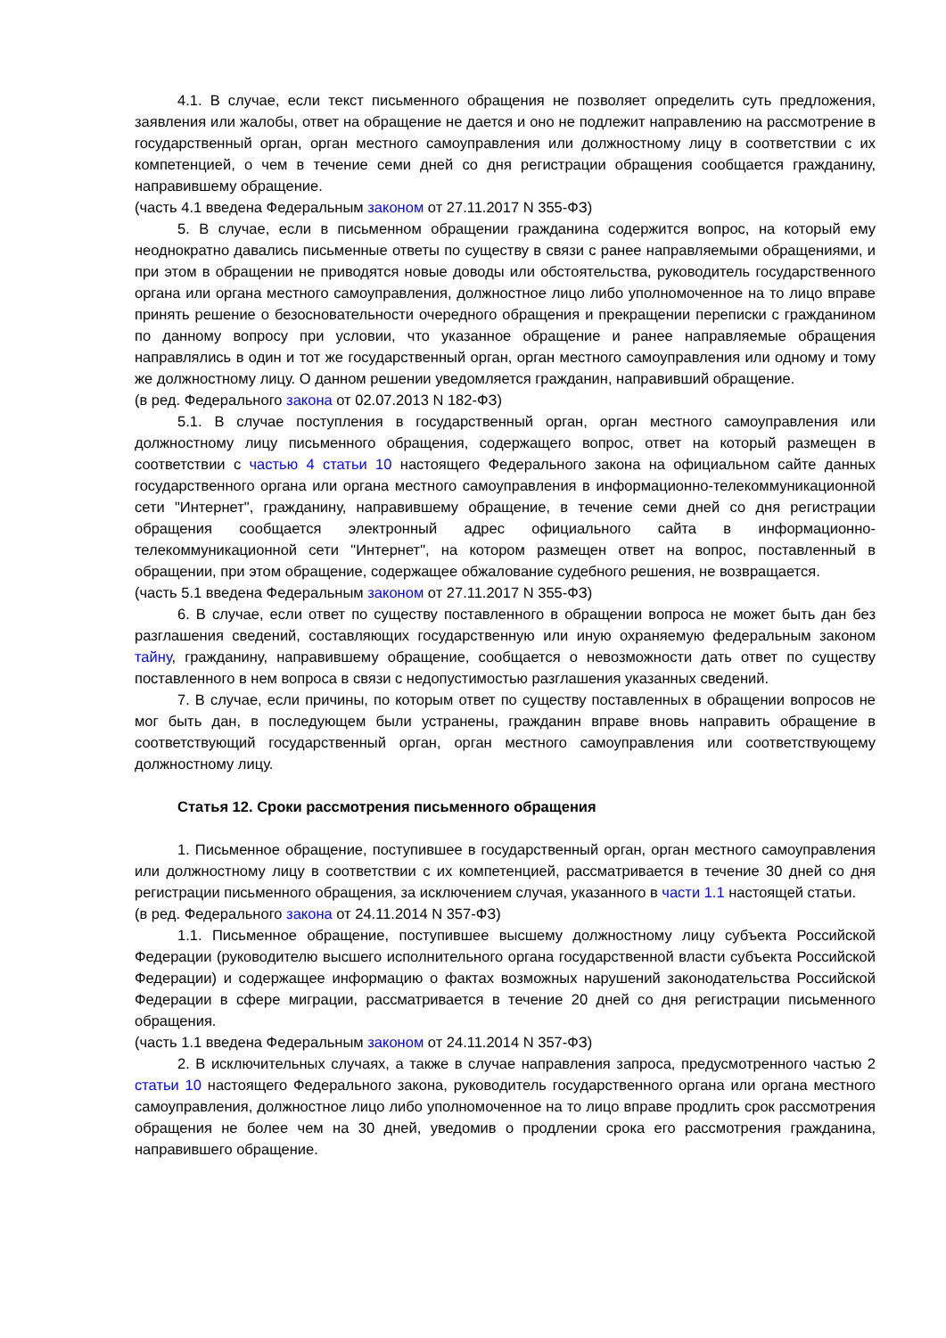4.1. В случае, если текст письменного обращения не позволяет определить суть предложения, заявления или жалобы, ответ на обращение не дается и оно не подлежит направлению на рассмотрение в государственный орган, орган местного самоуправления или должностному лицу в соответствии с их компетенцией, о чем в течение семи дней со дня регистрации обращения сообщается гражданину, направившему обращение.
(часть 4.1 введена Федеральным законом от 27.11.2017 N 355-ФЗ)
5. В случае, если в письменном обращении гражданина содержится вопрос, на который ему неоднократно давались письменные ответы по существу в связи с ранее направляемыми обращениями, и при этом в обращении не приводятся новые доводы или обстоятельства, руководитель государственного органа или органа местного самоуправления, должностное лицо либо уполномоченное на то лицо вправе принять решение о безосновательности очередного обращения и прекращении переписки с гражданином по данному вопросу при условии, что указанное обращение и ранее направляемые обращения направлялись в один и тот же государственный орган, орган местного самоуправления или одному и тому же должностному лицу. О данном решении уведомляется гражданин, направивший обращение.
(в ред. Федерального закона от 02.07.2013 N 182-ФЗ)
5.1. В случае поступления в государственный орган, орган местного самоуправления или должностному лицу письменного обращения, содержащего вопрос, ответ на который размещен в соответствии с частью 4 статьи 10 настоящего Федерального закона на официальном сайте данных государственного органа или органа местного самоуправления в информационно-телекоммуникационной сети "Интернет", гражданину, направившему обращение, в течение семи дней со дня регистрации обращения сообщается электронный адрес официального сайта в информационно-телекоммуникационной сети "Интернет", на котором размещен ответ на вопрос, поставленный в обращении, при этом обращение, содержащее обжалование судебного решения, не возвращается.
(часть 5.1 введена Федеральным законом от 27.11.2017 N 355-ФЗ)
6. В случае, если ответ по существу поставленного в обращении вопроса не может быть дан без разглашения сведений, составляющих государственную или иную охраняемую федеральным законом тайну, гражданину, направившему обращение, сообщается о невозможности дать ответ по существу поставленного в нем вопроса в связи с недопустимостью разглашения указанных сведений.
7. В случае, если причины, по которым ответ по существу поставленных в обращении вопросов не мог быть дан, в последующем были устранены, гражданин вправе вновь направить обращение в соответствующий государственный орган, орган местного самоуправления или соответствующему должностному лицу.
Статья 12. Сроки рассмотрения письменного обращения
1. Письменное обращение, поступившее в государственный орган, орган местного самоуправления или должностному лицу в соответствии с их компетенцией, рассматривается в течение 30 дней со дня регистрации письменного обращения, за исключением случая, указанного в части 1.1 настоящей статьи.
(в ред. Федерального закона от 24.11.2014 N 357-ФЗ)
1.1. Письменное обращение, поступившее высшему должностному лицу субъекта Российской Федерации (руководителю высшего исполнительного органа государственной власти субъекта Российской Федерации) и содержащее информацию о фактах возможных нарушений законодательства Российской Федерации в сфере миграции, рассматривается в течение 20 дней со дня регистрации письменного обращения.
(часть 1.1 введена Федеральным законом от 24.11.2014 N 357-ФЗ)
2. В исключительных случаях, а также в случае направления запроса, предусмотренного частью 2 статьи 10 настоящего Федерального закона, руководитель государственного органа или органа местного самоуправления, должностное лицо либо уполномоченное на то лицо вправе продлить срок рассмотрения обращения не более чем на 30 дней, уведомив о продлении срока его рассмотрения гражданина, направившего обращение.